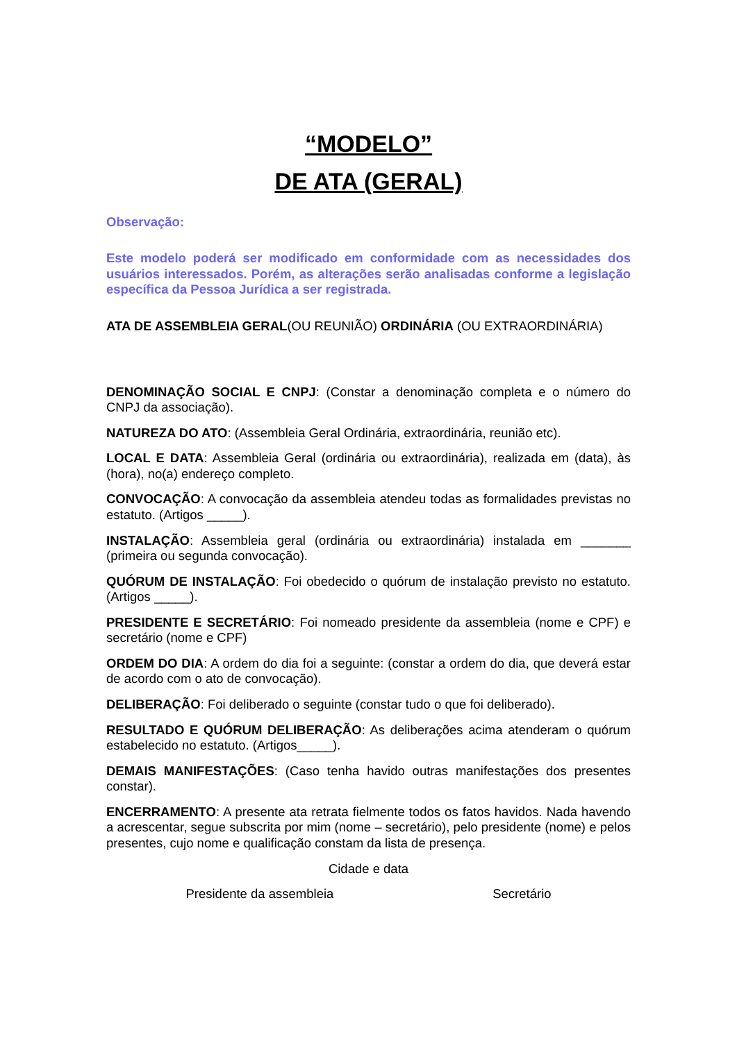“MODELO”
DE ATA (GERAL)
Observação:
Este modelo poderá ser modificado em conformidade com as necessidades dos usuários interessados. Porém, as alterações serão analisadas conforme a legislação específica da Pessoa Jurídica a ser registrada.
ATA DE ASSEMBLEIA GERAL(OU REUNIÃO) ORDINÁRIA (OU EXTRAORDINÁRIA)
DENOMINAÇÃO SOCIAL E CNPJ: (Constar a denominação completa e o número do CNPJ da associação).
NATUREZA DO ATO: (Assembleia Geral Ordinária, extraordinária, reunião etc).
LOCAL E DATA: Assembleia Geral (ordinária ou extraordinária), realizada em (data), às (hora), no(a) endereço completo.
CONVOCAÇÃO: A convocação da assembleia atendeu todas as formalidades previstas no estatuto. (Artigos _____).
INSTALAÇÃO: Assembleia geral (ordinária ou extraordinária) instalada em _______ (primeira ou segunda convocação).
QUÓRUM DE INSTALAÇÃO: Foi obedecido o quórum de instalação previsto no estatuto. (Artigos _____).
PRESIDENTE E SECRETÁRIO: Foi nomeado presidente da assembleia (nome e CPF) e secretário (nome e CPF)
ORDEM DO DIA: A ordem do dia foi a seguinte: (constar a ordem do dia, que deverá estar de acordo com o ato de convocação).
DELIBERAÇÃO: Foi deliberado o seguinte (constar tudo o que foi deliberado).
RESULTADO E QUÓRUM DELIBERAÇÃO: As deliberações acima atenderam o quórum estabelecido no estatuto. (Artigos_____).
DEMAIS MANIFESTAÇÕES: (Caso tenha havido outras manifestações dos presentes constar).
ENCERRAMENTO: A presente ata retrata fielmente todos os fatos havidos. Nada havendo a acrescentar, segue subscrita por mim (nome – secretário), pelo presidente (nome) e pelos presentes, cujo nome e qualificação constam da lista de presença.
Cidade e data
Presidente da assembleia Secretário